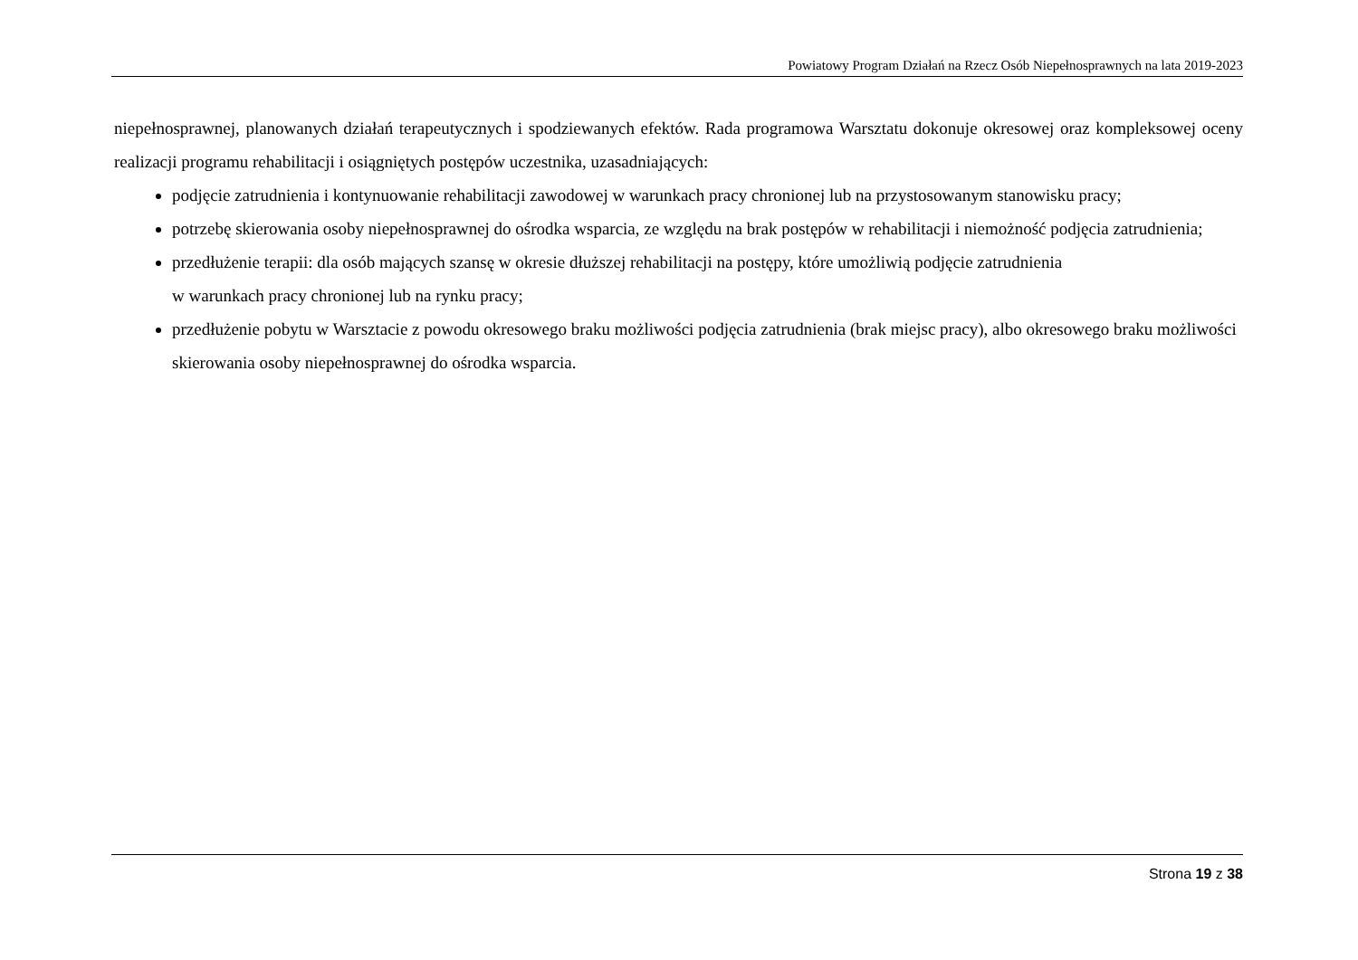Powiatowy Program Działań na Rzecz Osób Niepełnosprawnych na lata 2019-2023
niepełnosprawnej, planowanych działań terapeutycznych i spodziewanych efektów. Rada programowa Warsztatu dokonuje okresowej oraz kompleksowej oceny realizacji programu rehabilitacji i osiągniętych postępów uczestnika, uzasadniających:
podjęcie zatrudnienia i kontynuowanie rehabilitacji zawodowej w warunkach pracy chronionej lub na przystosowanym stanowisku pracy;
potrzebę skierowania osoby niepełnosprawnej do ośrodka wsparcia, ze względu na brak postępów w rehabilitacji i niemożność podjęcia zatrudnienia;
przedłużenie terapii: dla osób mających szansę w okresie dłuższej rehabilitacji na postępy, które umożliwią podjęcie zatrudnienia
w warunkach pracy chronionej lub na rynku pracy;
przedłużenie pobytu w Warsztacie z powodu okresowego braku możliwości podjęcia zatrudnienia (brak miejsc pracy), albo okresowego braku możliwości skierowania osoby niepełnosprawnej do ośrodka wsparcia.
Strona 19 z 38